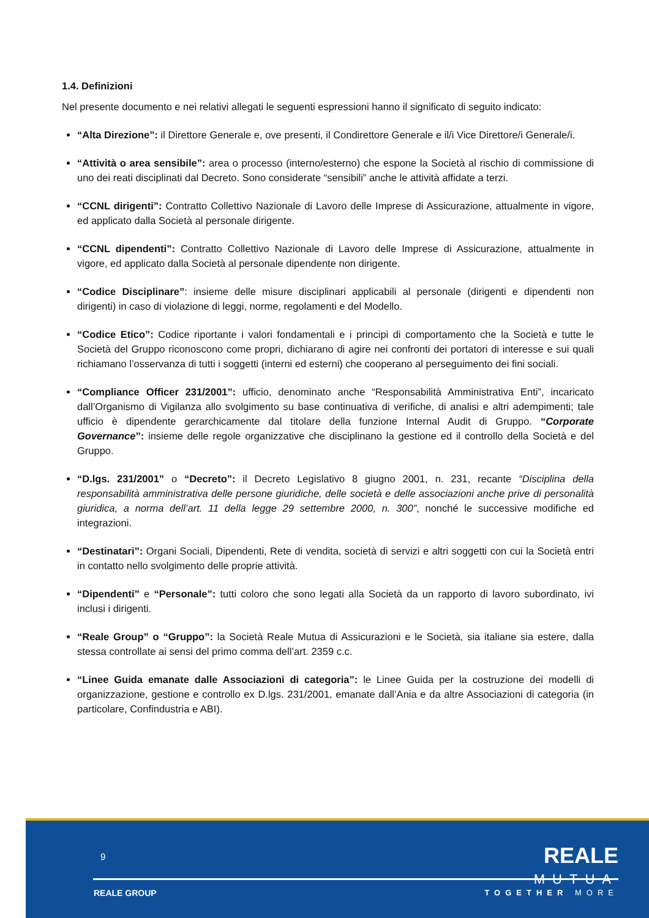1.4. Definizioni
Nel presente documento e nei relativi allegati le seguenti espressioni hanno il significato di seguito indicato:
“Alta Direzione”: il Direttore Generale e, ove presenti, il Condirettore Generale e il/i Vice Direttore/i Generale/i.
“Attività o area sensibile”: area o processo (interno/esterno) che espone la Società al rischio di commissione di uno dei reati disciplinati dal Decreto. Sono considerate “sensibili” anche le attività affidate a terzi.
“CCNL dirigenti”: Contratto Collettivo Nazionale di Lavoro delle Imprese di Assicurazione, attualmente in vigore, ed applicato dalla Società al personale dirigente.
“CCNL dipendenti”: Contratto Collettivo Nazionale di Lavoro delle Imprese di Assicurazione, attualmente in vigore, ed applicato dalla Società al personale dipendente non dirigente.
“Codice Disciplinare”: insieme delle misure disciplinari applicabili al personale (dirigenti e dipendenti non dirigenti) in caso di violazione di leggi, norme, regolamenti e del Modello.
“Codice Etico”: Codice riportante i valori fondamentali e i principi di comportamento che la Società e tutte le Società del Gruppo riconoscono come propri, dichiarano di agire nei confronti dei portatori di interesse e sui quali richiamano l’osservanza di tutti i soggetti (interni ed esterni) che cooperano al perseguimento dei fini sociali.
“Compliance Officer 231/2001”: ufficio, denominato anche “Responsabilità Amministrativa Enti”, incaricato dall’Organismo di Vigilanza allo svolgimento su base continuativa di verifiche, di analisi e altri adempimenti; tale ufficio è dipendente gerarchicamente dal titolare della funzione Internal Audit di Gruppo. “Corporate Governance”: insieme delle regole organizzative che disciplinano la gestione ed il controllo della Società e del Gruppo.
“D.lgs. 231/2001” o “Decreto”: il Decreto Legislativo 8 giugno 2001, n. 231, recante “Disciplina della responsabilità amministrativa delle persone giuridiche, delle società e delle associazioni anche prive di personalità giuridica, a norma dell’art. 11 della legge 29 settembre 2000, n. 300”, nonché le successive modifiche ed integrazioni.
“Destinatari”: Organi Sociali, Dipendenti, Rete di vendita, società di servizi e altri soggetti con cui la Società entri in contatto nello svolgimento delle proprie attività.
“Dipendenti” e “Personale”: tutti coloro che sono legati alla Società da un rapporto di lavoro subordinato, ivi inclusi i dirigenti.
“Reale Group” o “Gruppo”: la Società Reale Mutua di Assicurazioni e le Società, sia italiane sia estere, dalla stessa controllate ai sensi del primo comma dell’art. 2359 c.c.
“Linee Guida emanate dalle Associazioni di categoria”: le Linee Guida per la costruzione dei modelli di organizzazione, gestione e controllo ex D.lgs. 231/2001, emanate dall’Ania e da altre Associazioni di categoria (in particolare, Confindustria e ABI).
9
REALE
MUTUA
REALE GROUP TOGETHER MORE